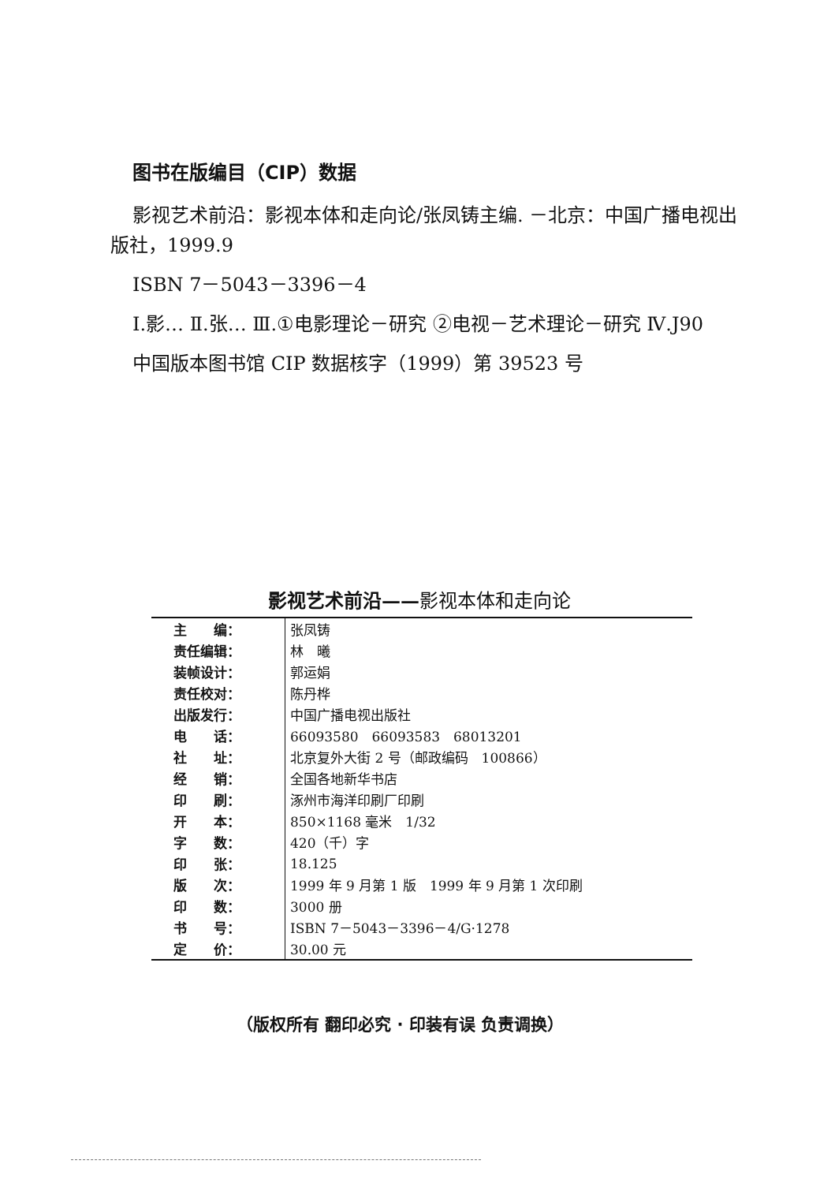图书在版编目（CIP）数据
影视艺术前沿：影视本体和走向论/张凤铸主编. －北京：中国广播电视出版社，1999.9
ISBN 7－5043－3396－4
Ⅰ.影… Ⅱ.张… Ⅲ.①电影理论－研究 ②电视－艺术理论－研究 Ⅳ.J90
中国版本图书馆 CIP 数据核字（1999）第 39523 号
影视艺术前沿——影视本体和走向论
| 主 编： | 张凤铸 |
| 责任编辑： | 林 曦 |
| 装帧设计： | 郭运娟 |
| 责任校对： | 陈丹桦 |
| 出版发行： | 中国广播电视出版社 |
| 电 话： | 66093580 66093583 68013201 |
| 社 址： | 北京复外大街 2 号（邮政编码 100866） |
| 经 销： | 全国各地新华书店 |
| 印 刷： | 涿州市海洋印刷厂印刷 |
| 开 本： | 850×1168 毫米 1/32 |
| 字 数： | 420（千）字 |
| 印 张： | 18.125 |
| 版 次： | 1999 年 9 月第 1 版 1999 年 9 月第 1 次印刷 |
| 印 数： | 3000 册 |
| 书 号： | ISBN 7－5043－3396－4/G·1278 |
| 定 价： | 30.00 元 |
（版权所有 翻印必究 · 印装有误 负责调换）